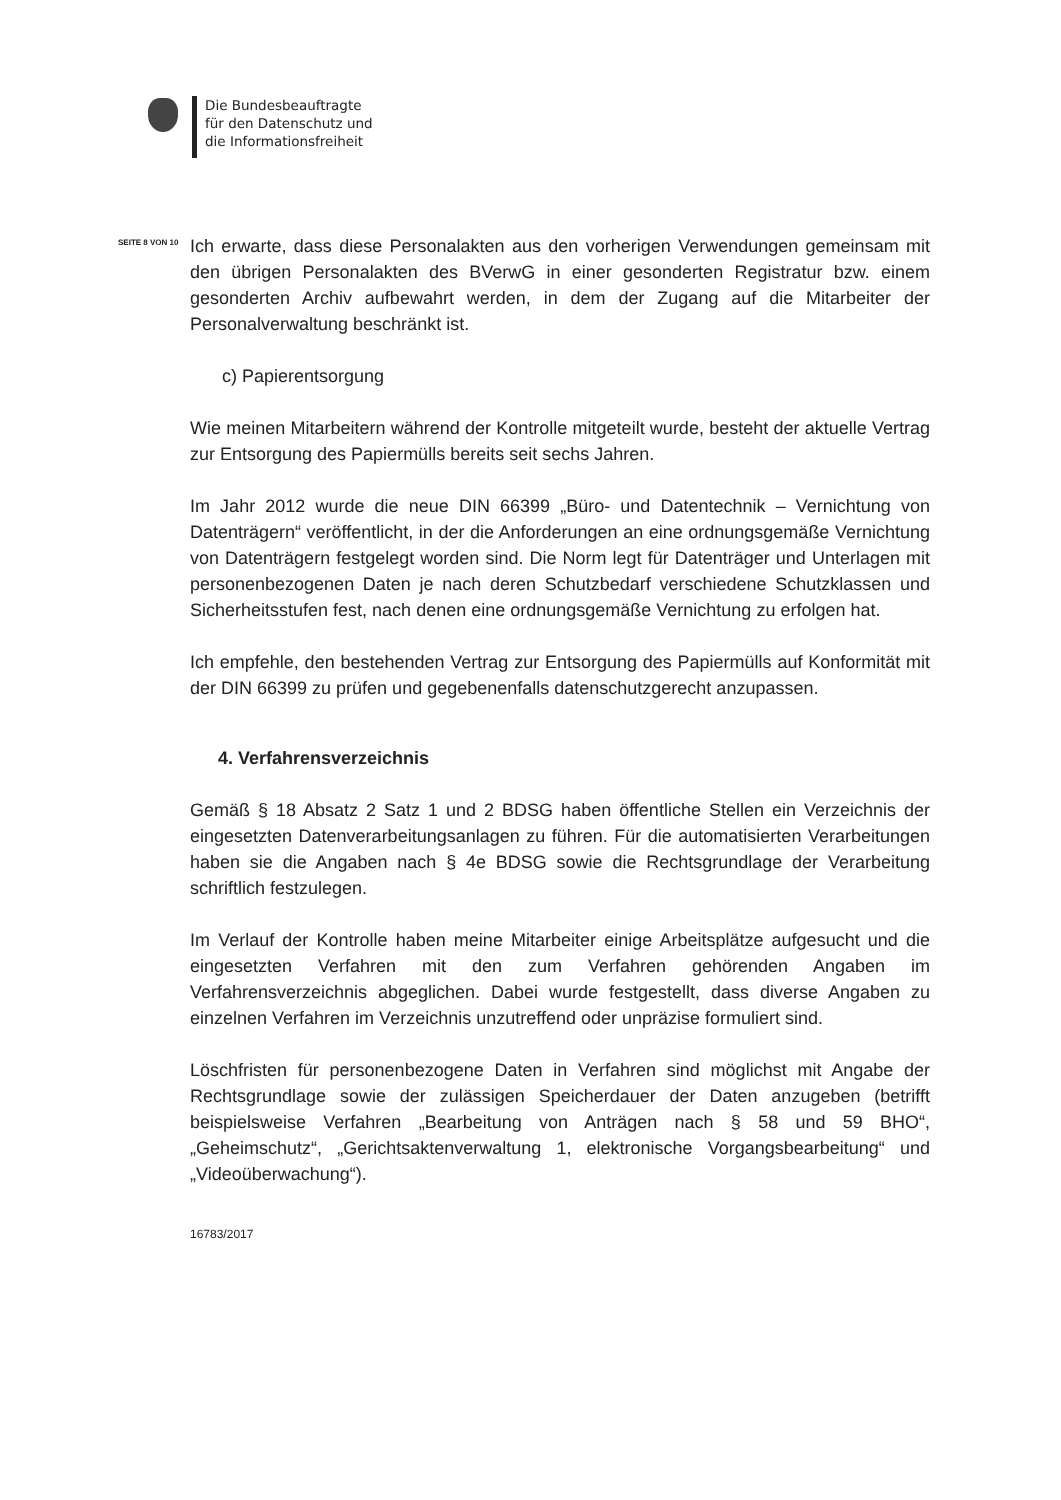Die Bundesbeauftragte
für den Datenschutz und
die Informationsfreiheit
SEITE 8 VON 10
Ich erwarte, dass diese Personalakten aus den vorherigen Verwendungen gemeinsam mit den übrigen Personalakten des BVerwG in einer gesonderten Registratur bzw. einem gesonderten Archiv aufbewahrt werden, in dem der Zugang auf die Mitarbeiter der Personalverwaltung beschränkt ist.
c) Papierentsorgung
Wie meinen Mitarbeitern während der Kontrolle mitgeteilt wurde, besteht der aktuelle Vertrag zur Entsorgung des Papiermülls bereits seit sechs Jahren.
Im Jahr 2012 wurde die neue DIN 66399 „Büro- und Datentechnik – Vernichtung von Datenträgern“ veröffentlicht, in der die Anforderungen an eine ordnungsgemäße Vernichtung von Datenträgern festgelegt worden sind. Die Norm legt für Datenträger und Unterlagen mit personenbezogenen Daten je nach deren Schutzbedarf verschiedene Schutzklassen und Sicherheitsstufen fest, nach denen eine ordnungsgemäße Vernichtung zu erfolgen hat.
Ich empfehle, den bestehenden Vertrag zur Entsorgung des Papiermülls auf Konformität mit der DIN 66399 zu prüfen und gegebenenfalls datenschutzgerecht anzupassen.
4. Verfahrensverzeichnis
Gemäß § 18 Absatz 2 Satz 1 und 2 BDSG haben öffentliche Stellen ein Verzeichnis der eingesetzten Datenverarbeitungsanlagen zu führen. Für die automatisierten Verarbeitungen haben sie die Angaben nach § 4e BDSG sowie die Rechtsgrundlage der Verarbeitung schriftlich festzulegen.
Im Verlauf der Kontrolle haben meine Mitarbeiter einige Arbeitsplätze aufgesucht und die eingesetzten Verfahren mit den zum Verfahren gehörenden Angaben im Verfahrensverzeichnis abgeglichen. Dabei wurde festgestellt, dass diverse Angaben zu einzelnen Verfahren im Verzeichnis unzutreffend oder unpräzise formuliert sind.
Löschfristen für personenbezogene Daten in Verfahren sind möglichst mit Angabe der Rechtsgrundlage sowie der zulässigen Speicherdauer der Daten anzugeben (betrifft beispielsweise Verfahren „Bearbeitung von Anträgen nach § 58 und 59 BHO“, „Geheimschutz“, „Gerichtsaktenverwaltung 1, elektronische Vorgangsbearbeitung“ und „Videoüberwachung“).
16783/2017